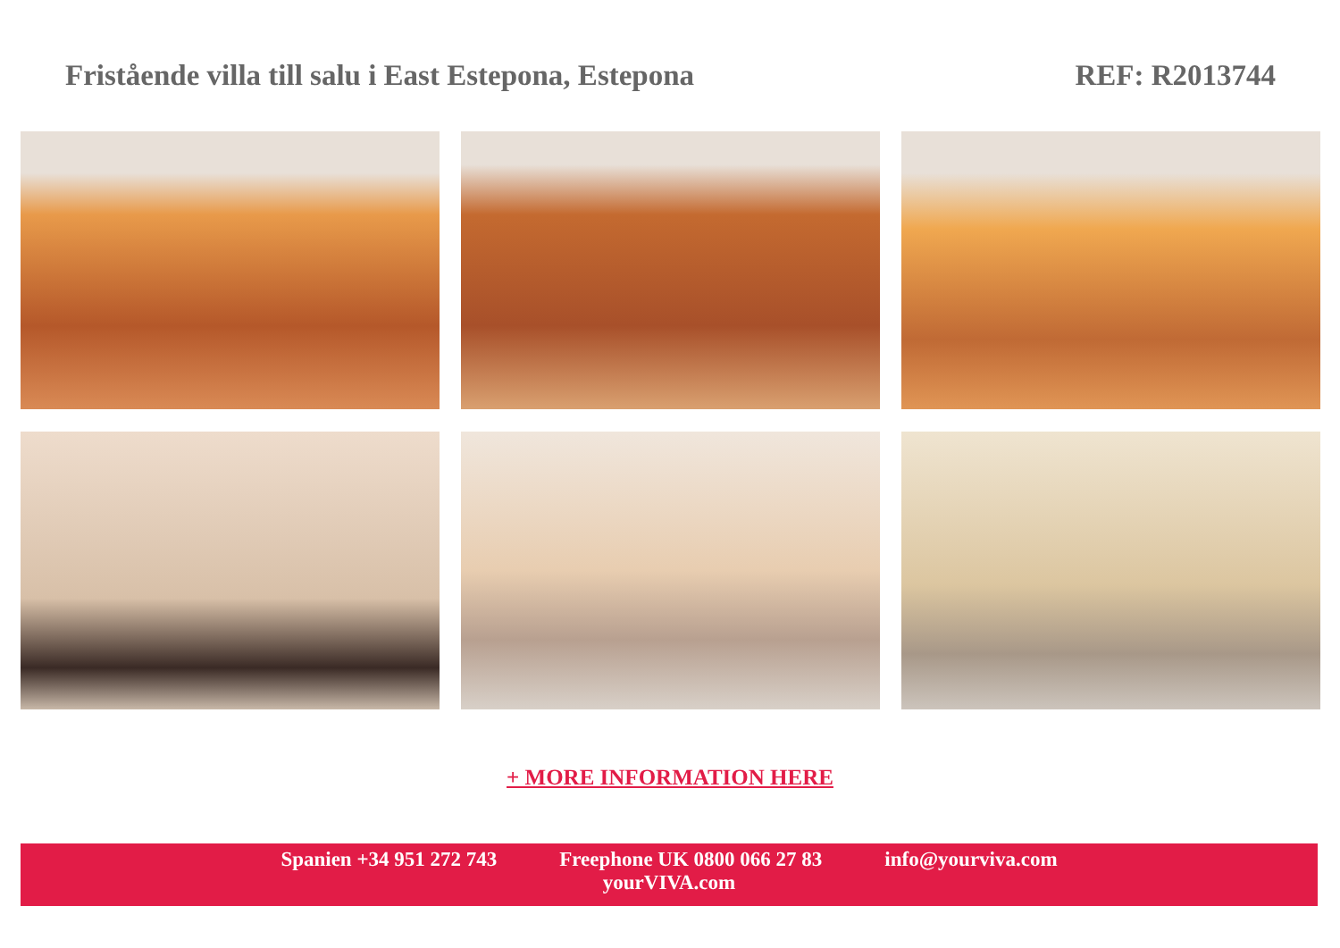Fristående villa till salu i East Estepona, Estepona
REF: R2013744
+ MORE INFORMATION HERE
Spanien +34 951 272 743 Freephone UK 0800 066 27 83 info@yourviva.com
yourVIVA.com